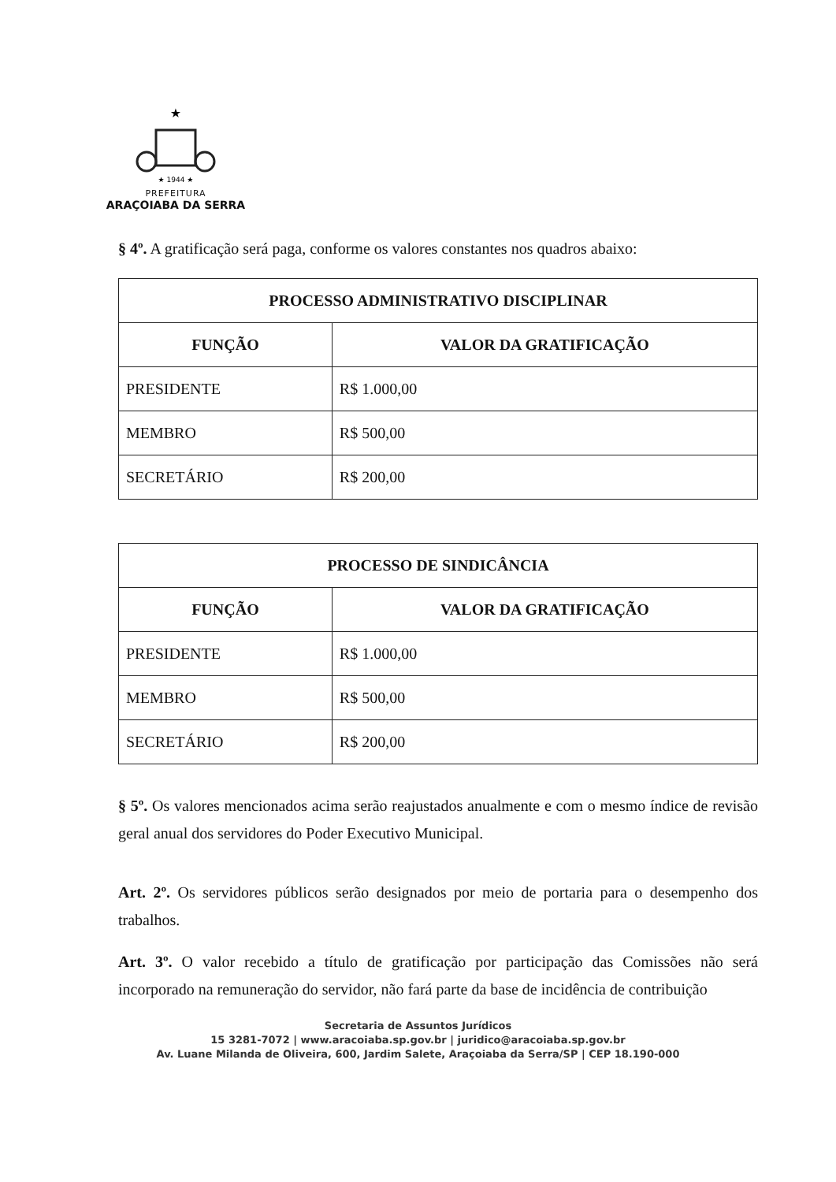★
★ 1944 ★
PREFEITURA
ARAÇOIABA DA SERRA
§ 4º. A gratificação será paga, conforme os valores constantes nos quadros abaixo:
| PROCESSO ADMINISTRATIVO DISCIPLINAR | |
| --- | --- |
| FUNÇÃO | VALOR DA GRATIFICAÇÃO |
| PRESIDENTE | R$ 1.000,00 |
| MEMBRO | R$ 500,00 |
| SECRETÁRIO | R$ 200,00 |
| PROCESSO DE SINDICÂNCIA | |
| --- | --- |
| FUNÇÃO | VALOR DA GRATIFICAÇÃO |
| PRESIDENTE | R$ 1.000,00 |
| MEMBRO | R$ 500,00 |
| SECRETÁRIO | R$ 200,00 |
§ 5º. Os valores mencionados acima serão reajustados anualmente e com o mesmo índice de revisão geral anual dos servidores do Poder Executivo Municipal.
Art. 2º. Os servidores públicos serão designados por meio de portaria para o desempenho dos trabalhos.
Art. 3º. O valor recebido a título de gratificação por participação das Comissões não será incorporado na remuneração do servidor, não fará parte da base de incidência de contribuição
Secretaria de Assuntos Jurídicos
15 3281-7072 | www.aracoiaba.sp.gov.br | juridico@aracoiaba.sp.gov.br
Av. Luane Milanda de Oliveira, 600, Jardim Salete, Araçoiaba da Serra/SP | CEP 18.190-000